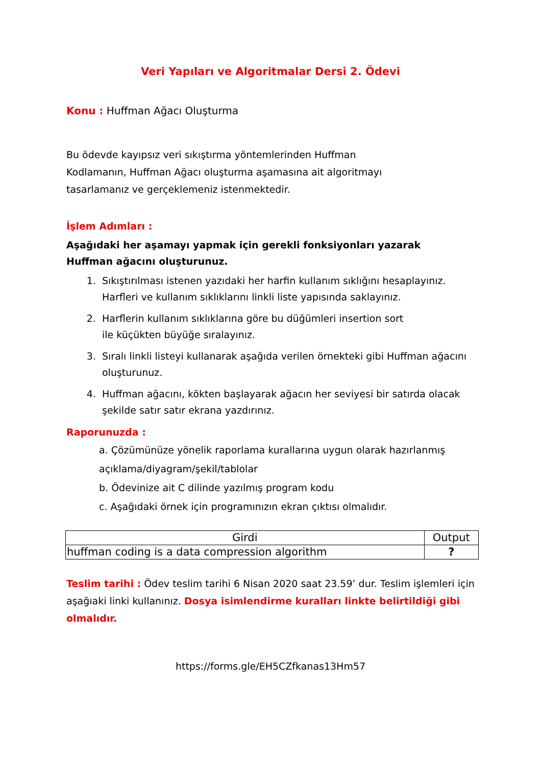Veri Yapıları ve Algoritmalar Dersi 2. Ödevi
Konu : Huffman Ağacı Oluşturma
Bu ödevde kayıpsız veri sıkıştırma yöntemlerinden Huffman
Kodlamanın, Huffman Ağacı oluşturma aşamasına ait algoritmayı
tasarlamanız ve gerçeklemeniz istenmektedir.
İşlem Adımları :
Aşağıdaki her aşamayı yapmak için gerekli fonksiyonları yazarak
Huffman ağacını oluşturunuz.
1. Sıkıştırılması istenen yazıdaki her harfin kullanım sıklığını hesaplayınız. Harfleri ve kullanım sıklıklarını linkli liste yapısında saklayınız.
2. Harflerin kullanım sıklıklarına göre bu düğümleri insertion sort
ile küçükten büyüğe sıralayınız.
3. Sıralı linkli listeyi kullanarak aşağıda verilen örnekteki gibi Huffman ağacını oluşturunuz.
4. Huffman ağacını, kökten başlayarak ağacın her seviyesi bir satırda olacak şekilde satır satır ekrana yazdırınız.
Raporunuzda :
a. Çözümünüze yönelik raporlama kurallarına uygun olarak hazırlanmış açıklama/diyagram/şekil/tablolar
b. Ödevinize ait C dilinde yazılmış program kodu
c. Aşağıdaki örnek için programınızın ekran çıktısı olmalıdır.
| Girdi | Output |
| huffman coding is a data compression algorithm | ? |
Teslim tarihi : Ödev teslim tarihi 6 Nisan 2020 saat 23.59’ dur. Teslim işlemleri için aşağıaki linki kullanınız. Dosya isimlendirme kuralları linkte belirtildiği gibi olmalıdır.
https://forms.gle/EH5CZfkanas13Hm57